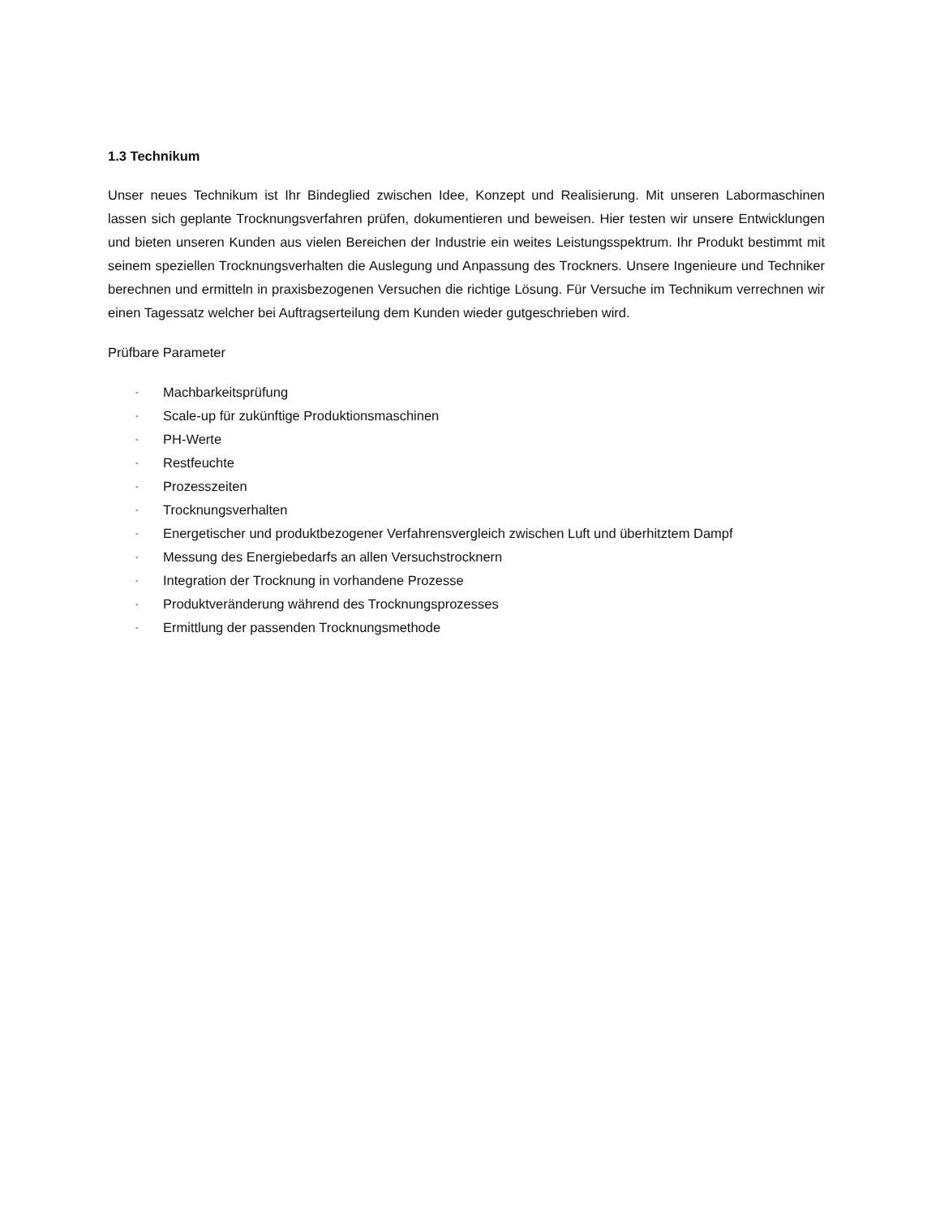1.3 Technikum
Unser neues Technikum ist Ihr Bindeglied zwischen Idee, Konzept und Realisierung. Mit unseren Labormaschinen lassen sich geplante Trocknungsverfahren prüfen, dokumentieren und beweisen. Hier testen wir unsere Entwicklungen und bieten unseren Kunden aus vielen Bereichen der Industrie ein weites Leistungsspektrum. Ihr Produkt bestimmt mit seinem speziellen Trocknungsverhalten die Auslegung und Anpassung des Trockners. Unsere Ingenieure und Techniker berechnen und ermitteln in praxisbezogenen Versuchen die richtige Lösung. Für Versuche im Technikum verrechnen wir einen Tagessatz welcher bei Auftragserteilung dem Kunden wieder gutgeschrieben wird.
Prüfbare Parameter
- Machbarkeitsprüfung
- Scale-up für zukünftige Produktionsmaschinen
- PH-Werte
- Restfeuchte
- Prozesszeiten
- Trocknungsverhalten
- Energetischer und produktbezogener Verfahrensvergleich zwischen Luft und überhitztem Dampf
- Messung des Energiebedarfs an allen Versuchstrocknern
- Integration der Trocknung in vorhandene Prozesse
- Produktveränderung während des Trocknungsprozesses
- Ermittlung der passenden Trocknungsmethode